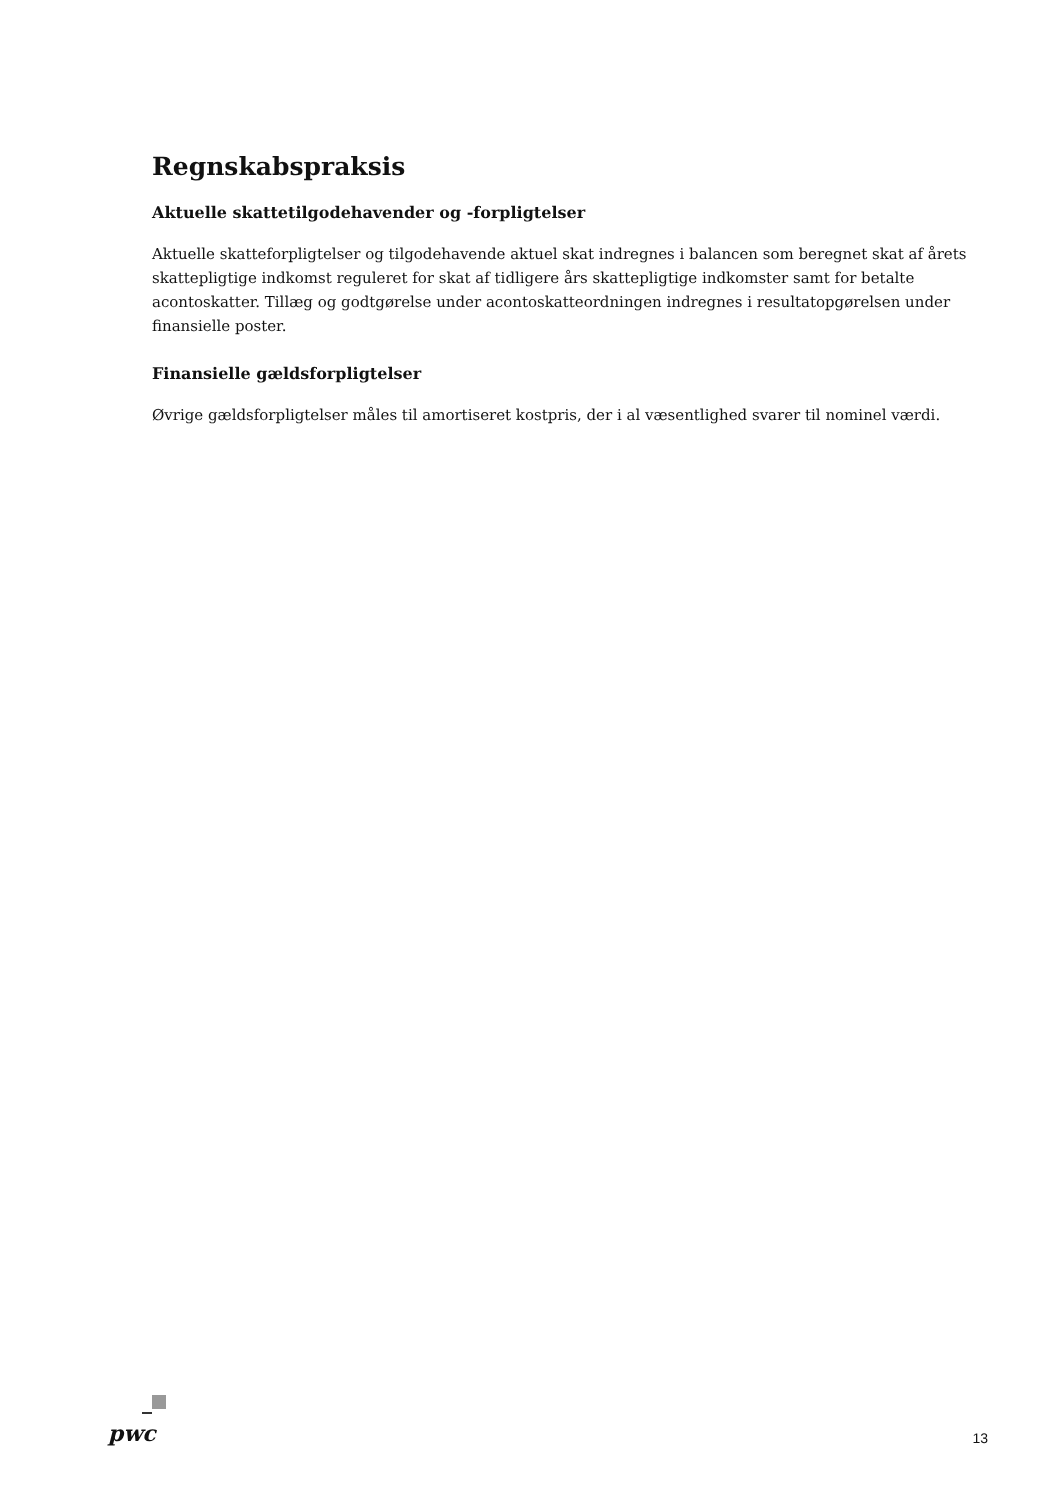Regnskabspraksis
Aktuelle skattetilgodehavender og -forpligtelser
Aktuelle skatteforpligtelser og tilgodehavende aktuel skat indregnes i balancen som beregnet skat af årets skattepligtige indkomst reguleret for skat af tidligere års skattepligtige indkomster samt for betalte acontoskatter. Tillæg og godtgørelse under acontoskatteordningen indregnes i resultatopgørelsen under finansielle poster.
Finansielle gældsforpligtelser
Øvrige gældsforpligtelser måles til amortiseret kostpris, der i al væsentlighed svarer til nominel værdi.
pwc 13